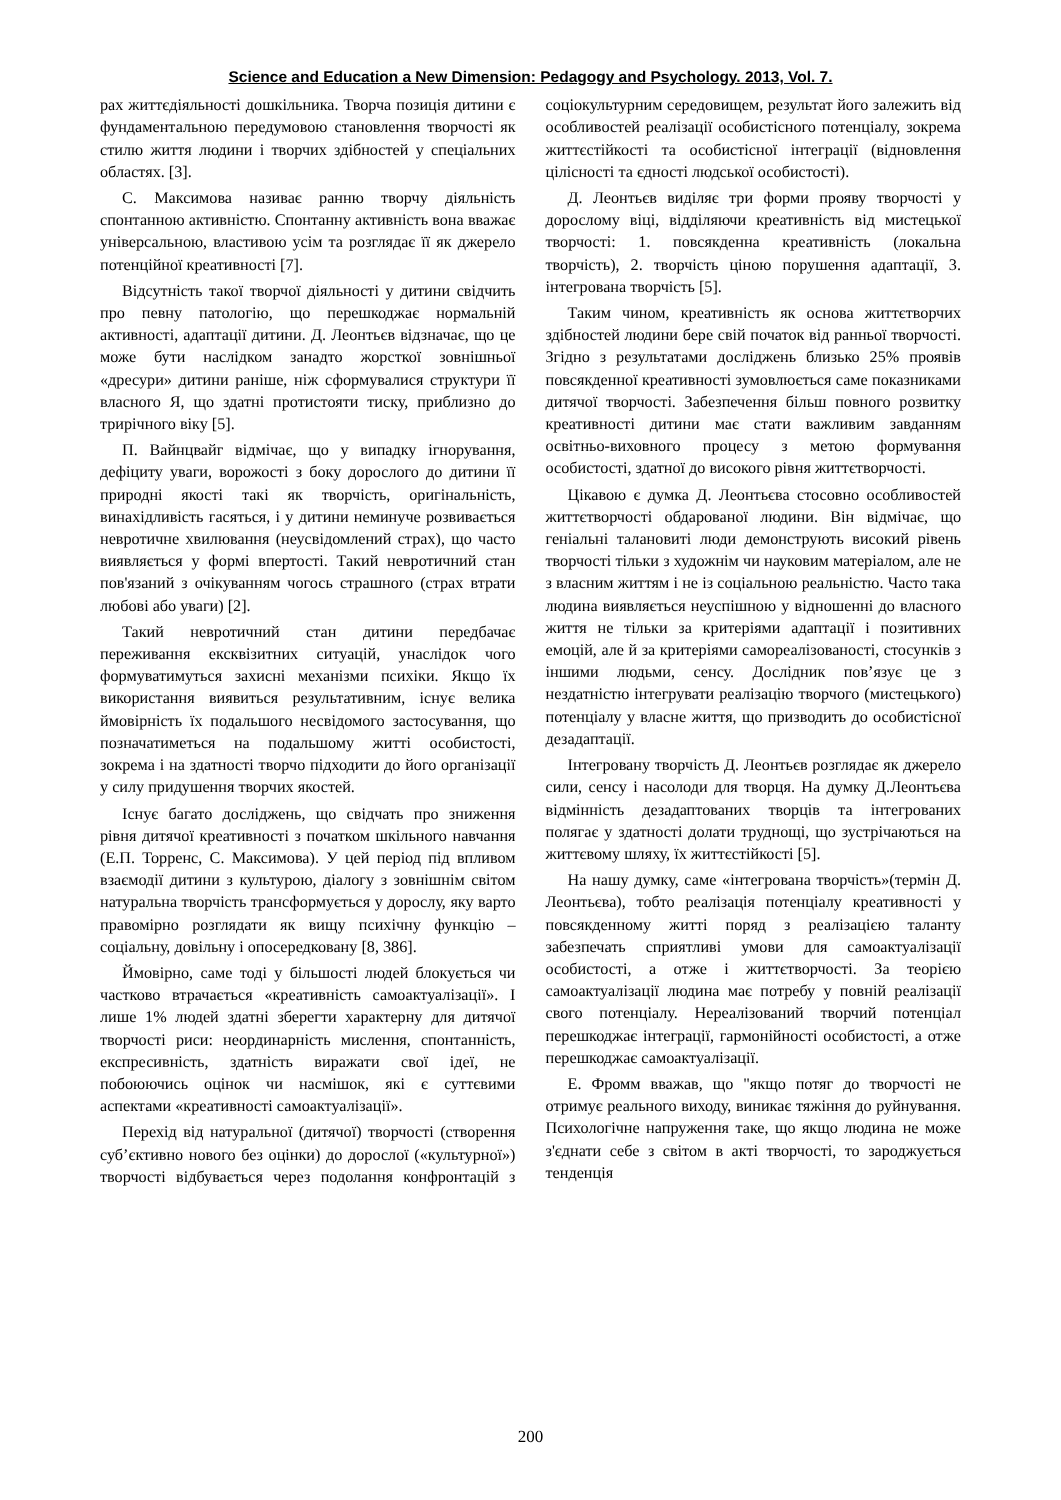Science and Education a New Dimension: Pedagogy and Psychology. 2013, Vol. 7.
рах життєдіяльності дошкільника. Творча позиція дитини є фундаментальною передумовою становлення творчості як стилю життя людини і творчих здібностей у спеціальних областях. [3].
С. Максимова називає ранню творчу діяльність спонтанною активністю. Спонтанну активність вона вважає універсальною, властивою усім та розглядає її як джерело потенційної креативності [7].
Відсутність такої творчої діяльності у дитини свідчить про певну патологію, що перешкоджає нормальній активності, адаптації дитини. Д. Леонтьєв відзначає, що це може бути наслідком занадто жорсткої зовнішньої «дресури» дитини раніше, ніж сформувалися структури її власного Я, що здатні протистояти тиску, приблизно до трирічного віку [5].
П. Вайнцвайг відмічає, що у випадку ігнорування, дефіциту уваги, ворожості з боку дорослого до дитини її природні якості такі як творчість, оригінальність, винахідливість гасяться, і у дитини неминуче розвивається невротичне хвилювання (неусвідомлений страх), що часто виявляється у формі впертості. Такий невротичний стан пов'язаний з очікуванням чогось страшного (страх втрати любові або уваги) [2].
Такий невротичний стан дитини передбачає переживання екскві­зитних ситуацій, унаслідок чого формуватимуться захисні механізми психіки. Якщо їх використання виявиться результативним, існує велика ймовірність їх подальшого несвідомого застосування, що позначатиметься на подальшому житті особистості, зокрема і на здатності творчо підходити до його організації у силу придушення творчих якостей.
Існує багато досліджень, що свідчать про зниження рівня дитячої креативності з початком шкільного навчання (Е.П. Торренс, С. Максимова). У цей період під впливом взаємодії дитини з культурою, діалогу з зовнішнім світом натуральна творчість трансформується у дорослу, яку варто правомірно розглядати як вищу психічну функцію – соціальну, довільну і опосередковану [8, 386].
Ймовірно, саме тоді у більшості людей блокується чи частково втрачається «креативність самоактуалізації». І лише 1% людей здатні зберегти характерну для дитячої творчості риси: неординарність мислення, спонтанність, експресивність, здатність виражати свої ідеї, не побоюючись оцінок чи насмішок, які є суттєвими аспектами «креативності самоактуалізації».
Перехід від натуральної (дитячої) творчості (створення суб’єктивно нового без оцінки) до дорослої («культурної») творчості відбувається через подолання конфронтацій з соціокультурним середовищем, результат його залежить від особливостей реалізації особистісного потенціалу, зокрема життєстійкості та особистісної інтеграції (відновлення цілісності та єдності людської особистості).
Д. Леонтьєв виділяє три форми прояву творчості у дорослому віці, відділяючи креативність від мистецької творчості: 1. повсякденна креативність (локальна творчість), 2. творчість ціною порушення адаптації, 3. інтегрована творчість [5].
Таким чином, креативність як основа життєтворчих здібностей людини бере свій початок від ранньої творчості. Згідно з результатами досліджень близько 25% проявів повсякденної креативності зумовлюється саме показниками дитячої творчості. Забезпечення більш повного розвитку креативності дитини має стати важливим завданням освітньо-виховного процесу з метою формування особистості, здатної до високого рівня життєтворчості.
Цікавою є думка Д. Леонтьєва стосовно особливостей життєтворчості обдарованої людини. Він відмічає, що геніальні талановиті люди демонструють високий рівень творчості тільки з художнім чи науковим матеріалом, але не з власним життям і не із соціальною реальністю. Часто така людина виявляється неуспішною у відношенні до власного життя не тільки за критеріями адаптації і позитивних емоцій, але й за критеріями самореалізованості, стосунків з іншими людьми, сенсу. Дослідник пов’язує це з нездатністю інтегрувати реалізацію творчого (мистецького) потенціалу у власне життя, що призводить до особистісної дезадаптації.
Інтегровану творчість Д. Леонтьєв розглядає як джерело сили, сенсу і насолоди для творця. На думку Д.Леонтьєва відмінність дезадаптованих творців та інтегрованих полягає у здатності долати труднощі, що зустрічаються на життєвому шляху, їх життєстійкості [5].
На нашу думку, саме «інтегрована творчість»(термін Д. Леонтьєва), тобто реалізація потенціалу креативності у повсякденному житті поряд з реалізацією таланту забезпечать сприятливі умови для самоактуалізації особистості, а отже і життєтворчості. За теорією самоактуалізації людина має потребу у повній реалізації свого потенціалу. Нереалізований творчий потенціал перешкоджає інтеграції, гармонійності особистості, а отже перешкоджає самоактуалізації.
Е. Фромм вважав, що "якщо потяг до творчості не отримує реального виходу, виникає тяжіння до руйнування. Психологічне напруження таке, що якщо людина не може з'єднати себе з світом в акті творчості, то зароджується тенденція
200